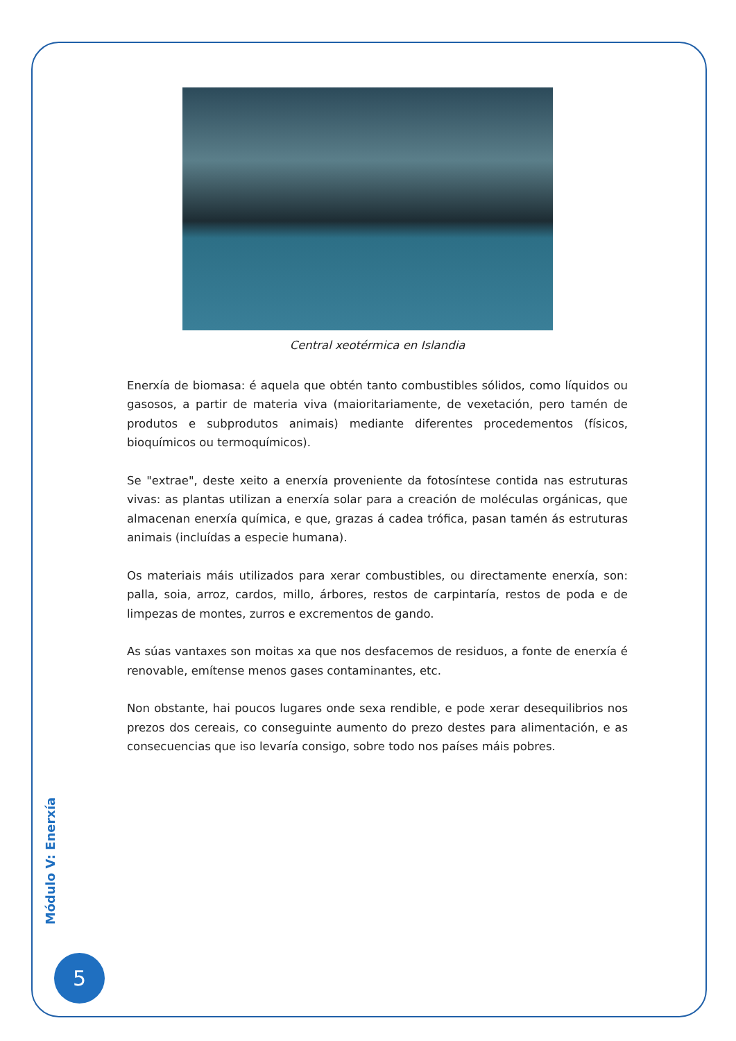Central xeotérmica en Islandia
Enerxía de biomasa: é aquela que obtén tanto combustibles sólidos, como líquidos ou gasosos, a partir de materia viva (maioritariamente, de vexetación, pero tamén de produtos e subprodutos animais) mediante diferentes procedementos (físicos, bioquímicos ou termoquímicos).
Se "extrae", deste xeito a enerxía proveniente da fotosíntese contida nas estruturas vivas: as plantas utilizan a enerxía solar para a creación de moléculas orgánicas, que almacenan enerxía química, e que, grazas á cadea trófica, pasan tamén ás estruturas animais (incluídas a especie humana).
Os materiais máis utilizados para xerar combustibles, ou directamente enerxía, son: palla, soia, arroz, cardos, millo, árbores, restos de carpintaría, restos de poda e de limpezas de montes, zurros e excrementos de gando.
As súas vantaxes son moitas xa que nos desfacemos de residuos, a fonte de enerxía é renovable, emítense menos gases contaminantes, etc.
Non obstante, hai poucos lugares onde sexa rendible, e pode xerar desequilibrios nos prezos dos cereais, co conseguinte aumento do prezo destes para alimentación, e as consecuencias que iso levaría consigo, sobre todo nos países máis pobres.
Módulo V: Enerxía
5